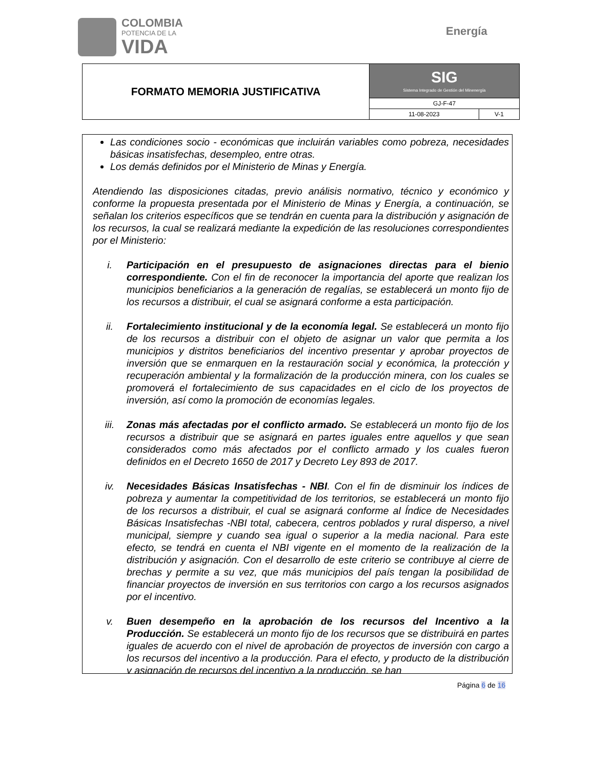COLOMBIA
POTENCIA DE LA
VIDA
Energía
| FORMATO MEMORIA JUSTIFICATIVA | SIG Sistema Integrado de Gestión del Minenergía | |
| | GJ-F-47 | |
| | 11-08-2023 | V-1 |
Las condiciones socio - económicas que incluirán variables como pobreza, necesidades básicas insatisfechas, desempleo, entre otras.
Los demás definidos por el Ministerio de Minas y Energía.
Atendiendo las disposiciones citadas, previo análisis normativo, técnico y económico y conforme la propuesta presentada por el Ministerio de Minas y Energía, a continuación, se señalan los criterios específicos que se tendrán en cuenta para la distribución y asignación de los recursos, la cual se realizará mediante la expedición de las resoluciones correspondientes por el Ministerio:
i. Participación en el presupuesto de asignaciones directas para el bienio correspondiente. Con el fin de reconocer la importancia del aporte que realizan los municipios beneficiarios a la generación de regalías, se establecerá un monto fijo de los recursos a distribuir, el cual se asignará conforme a esta participación.
ii. Fortalecimiento institucional y de la economía legal. Se establecerá un monto fijo de los recursos a distribuir con el objeto de asignar un valor que permita a los municipios y distritos beneficiarios del incentivo presentar y aprobar proyectos de inversión que se enmarquen en la restauración social y económica, la protección y recuperación ambiental y la formalización de la producción minera, con los cuales se promoverá el fortalecimiento de sus capacidades en el ciclo de los proyectos de inversión, así como la promoción de economías legales.
iii. Zonas más afectadas por el conflicto armado. Se establecerá un monto fijo de los recursos a distribuir que se asignará en partes iguales entre aquellos y que sean considerados como más afectados por el conflicto armado y los cuales fueron definidos en el Decreto 1650 de 2017 y Decreto Ley 893 de 2017.
iv. Necesidades Básicas Insatisfechas - NBI. Con el fin de disminuir los índices de pobreza y aumentar la competitividad de los territorios, se establecerá un monto fijo de los recursos a distribuir, el cual se asignará conforme al Índice de Necesidades Básicas Insatisfechas -NBI total, cabecera, centros poblados y rural disperso, a nivel municipal, siempre y cuando sea igual o superior a la media nacional. Para este efecto, se tendrá en cuenta el NBI vigente en el momento de la realización de la distribución y asignación. Con el desarrollo de este criterio se contribuye al cierre de brechas y permite a su vez, que más municipios del país tengan la posibilidad de financiar proyectos de inversión en sus territorios con cargo a los recursos asignados por el incentivo.
v. Buen desempeño en la aprobación de los recursos del Incentivo a la Producción. Se establecerá un monto fijo de los recursos que se distribuirá en partes iguales de acuerdo con el nivel de aprobación de proyectos de inversión con cargo a los recursos del incentivo a la producción. Para el efecto, y producto de la distribución y asignación de recursos del incentivo a la producción, se han
Página 6 de 16